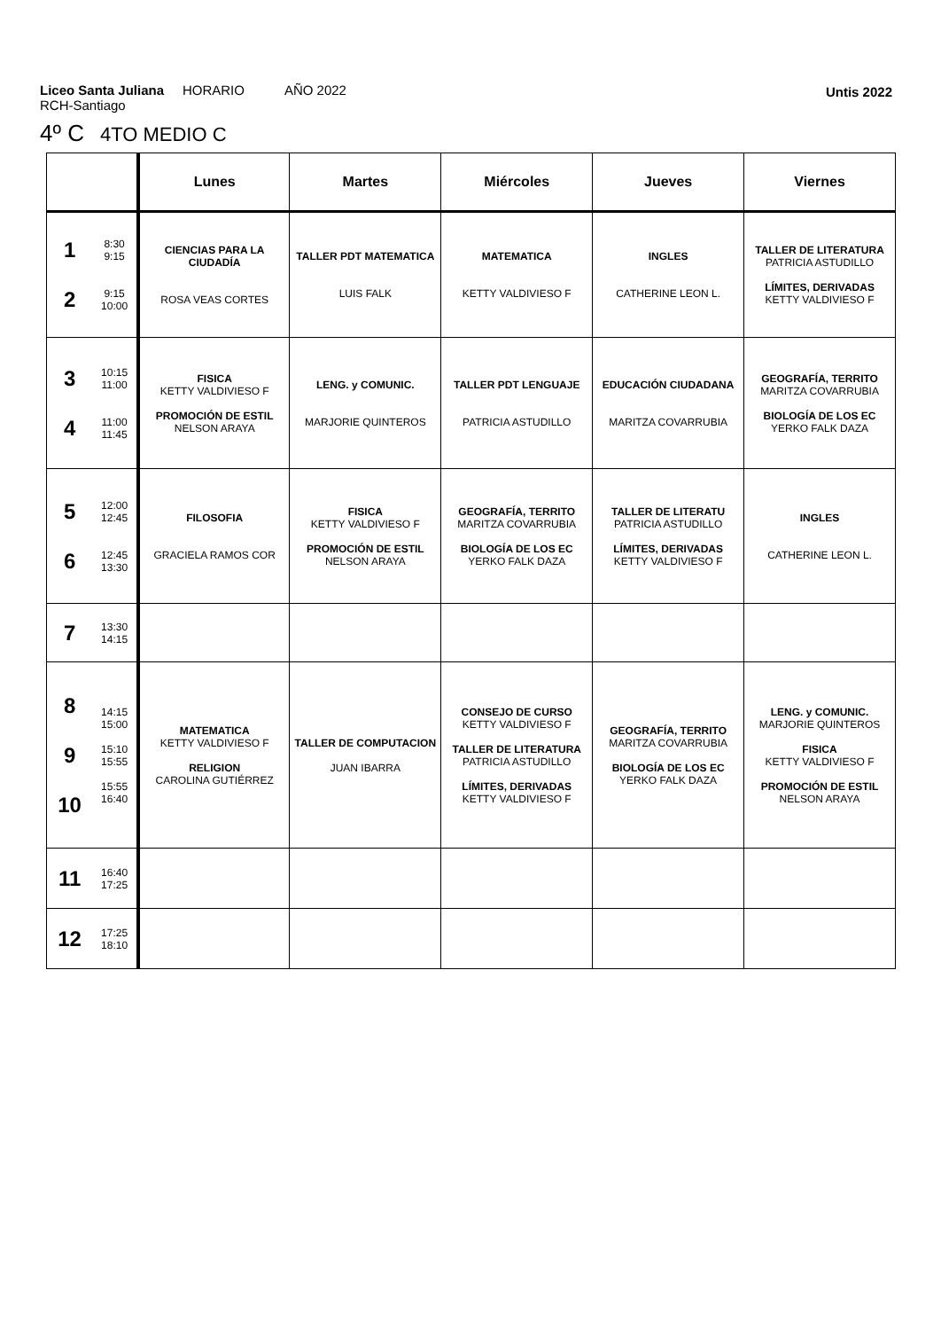Liceo Santa Juliana HORARIO AÑO 2022
RCH-Santiago
Untis 2022
4º C 4TO MEDIO C
| | | Lunes | Martes | Miércoles | Jueves | Viernes |
| --- | --- | --- | --- | --- | --- | --- |
| 1 2 | 8:30 9:15 9:15 10:00 | CIENCIAS PARA LA CIUDADÍA ROSA VEAS CORTES | TALLER PDT MATEMATICA LUIS FALK | MATEMATICA KETTY VALDIVIESO F | INGLES CATHERINE LEON L. | TALLER DE LITERATURA PATRICIA ASTUDILLO LÍMITES, DERIVADAS KETTY VALDIVIESO F |
| 3 4 | 10:15 11:00 11:00 11:45 | FISICA KETTY VALDIVIESO F PROMOCIÓN DE ESTIL NELSON ARAYA | LENG. y COMUNIC. MARJORIE QUINTEROS | TALLER PDT LENGUAJE PATRICIA ASTUDILLO | EDUCACIÓN CIUDADANA MARITZA COVARRUBIA | GEOGRAFÍA, TERRITO MARITZA COVARRUBIA BIOLOGÍA DE LOS EC YERKO FALK DAZA |
| 5 6 | 12:00 12:45 12:45 13:30 | FILOSOFIA GRACIELA RAMOS COR | FISICA KETTY VALDIVIESO F PROMOCIÓN DE ESTIL NELSON ARAYA | GEOGRAFÍA, TERRITO MARITZA COVARRUBIA BIOLOGÍA DE LOS EC YERKO FALK DAZA | TALLER DE LITERATU PATRICIA ASTUDILLO LÍMITES, DERIVADAS KETTY VALDIVIESO F | INGLES CATHERINE LEON L. |
| 7 | 13:30 14:15 | | | | | |
| 8 9 10 | 14:15 15:00 15:10 15:55 15:55 16:40 | MATEMATICA KETTY VALDIVIESO F RELIGION CAROLINA GUTIÉRREZ | TALLER DE COMPUTACION JUAN IBARRA | CONSEJO DE CURSO KETTY VALDIVIESO F TALLER DE LITERATURA PATRICIA ASTUDILLO LÍMITES, DERIVADAS KETTY VALDIVIESO F | GEOGRAFÍA, TERRITO MARITZA COVARRUBIA BIOLOGÍA DE LOS EC YERKO FALK DAZA | LENG. y COMUNIC. MARJORIE QUINTEROS FISICA KETTY VALDIVIESO F PROMOCIÓN DE ESTIL NELSON ARAYA |
| 11 | 16:40 17:25 | | | | | |
| 12 | 17:25 18:10 | | | | | |